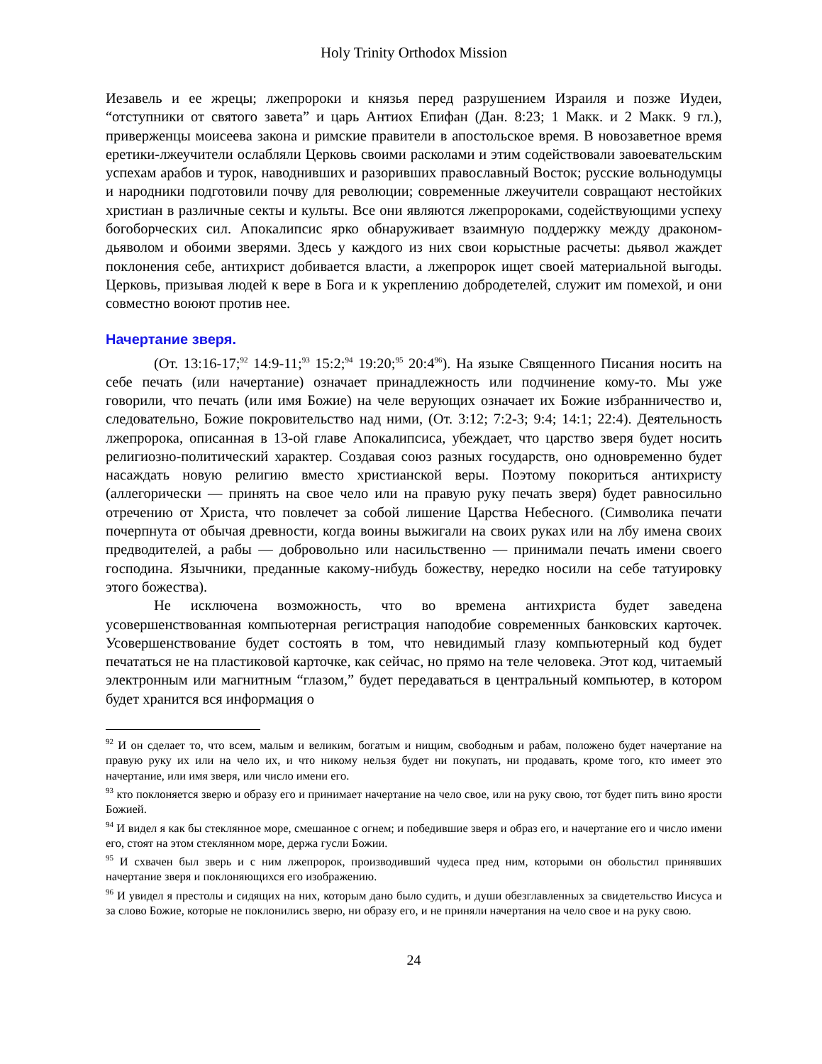Holy Trinity Orthodox Mission
Иезавель и ее жрецы; лжепророки и князья перед разрушением Израиля и позже Иудеи, “отступники от святого завета” и царь Антиох Епифан (Дан. 8:23; 1 Макк. и 2 Макк. 9 гл.), приверженцы моисеева закона и римские правители в апостольское время. В ново­заветное время еретики-лжеучители ослабляли Церковь своими расколами и этим содей­ствовали завоевательским успехам арабов и турок, наводнивших и разоривших право­славный Восток; русские вольнодумцы и народники подготовили почву для революции; современные лжеучители совращают нестойких христиан в различные секты и культы. Все они являются лжепророками, содействующими успеху богоборческих сил. Апока­липсис ярко обнаруживает взаимную поддержку между драконом-дьяволом и обоими зверями. Здесь у каждого из них свои корыстные расчеты: дьявол жаждет поклонения себе, антихрист добивается власти, а лжепророк ищет своей материальной выгоды. Церковь, призывая людей к вере в Бога и к укреплению добродетелей, служит им поме­хой, и они совместно воюют против нее.
Начертание зверя.
(От. 13:16-17;<sup>92</sup> 14:9-11;<sup>93</sup> 15:2;<sup>94</sup> 19:20;<sup>95</sup> 20:4<sup>96</sup>). На языке Священного Писания носить на себе печать (или начертание) означает принадлежность или подчинение кому-то. Мы уже говорили, что печать (или имя Божие) на челе верующих означает их Божие избранничество и, следовательно, Божие покровительство над ними, (От. 3:12; 7:2-3; 9:4; 14:1; 22:4). Деятельность лжепророка, описанная в 13-ой главе Апокалипсиса, убеждает, что царство зверя будет носить религиозно-политический характер. Создавая союз разных государств, оно одновременно будет насаждать новую религию вместо христианской веры. Поэтому покориться антихристу (аллегорически — принять на свое чело или на правую руку печать зверя) будет равносильно отречению от Христа, что повлечет за собой лишение Царства Небесного. (Символика печати почерпнута от обычая древности, когда воины выжигали на своих руках или на лбу имена своих предводителей, а рабы — добровольно или насильственно — принимали печать имени своего господина. Язычники, преданные какому-нибудь божеству, нередко носили на себе татуировку этого божества).
Не исключена возможность, что во времена антихриста будет заведена усовершенствованная компьютерная регистрация наподобие современных банковских карточек. Усовершенствование будет состоять в том, что невидимый глазу компьютерный код будет печататься не на пластиковой карточке, как сейчас, но прямо на теле человека. Этот код, читаемый электронным или магнитным “глазом,” будет передаваться в центральный компьютер, в котором будет хранится вся информация о
<sup>92</sup> И он сделает то, что всем, малым и великим, богатым и нищим, свободным и рабам, положено будет начертание на правую руку их или на чело их, и что никому нельзя будет ни покупать, ни продавать, кроме того, кто имеет это начертание, или имя зверя, или число имени его.
<sup>93</sup> кто поклоняется зверю и образу его и принимает начертание на чело свое, или на руку свою, тот будет пить вино ярости Божией.
<sup>94</sup> И видел я как бы стеклянное море, смешанное с огнем; и победившие зверя и образ его, и начертание его и число имени его, стоят на этом стеклянном море, держа гусли Божии.
<sup>95</sup> И схвачен был зверь и с ним лжепророк, производивший чудеса пред ним, которыми он обольстил принявших начертание зверя и поклоняющихся его изображению.
<sup>96</sup> И увидел я престолы и сидящих на них, которым дано было судить, и души обезглавленных за свидетельство Иисуса и за слово Божие, которые не поклонились зверю, ни образу его, и не приняли начертания на чело свое и на руку свою.
24